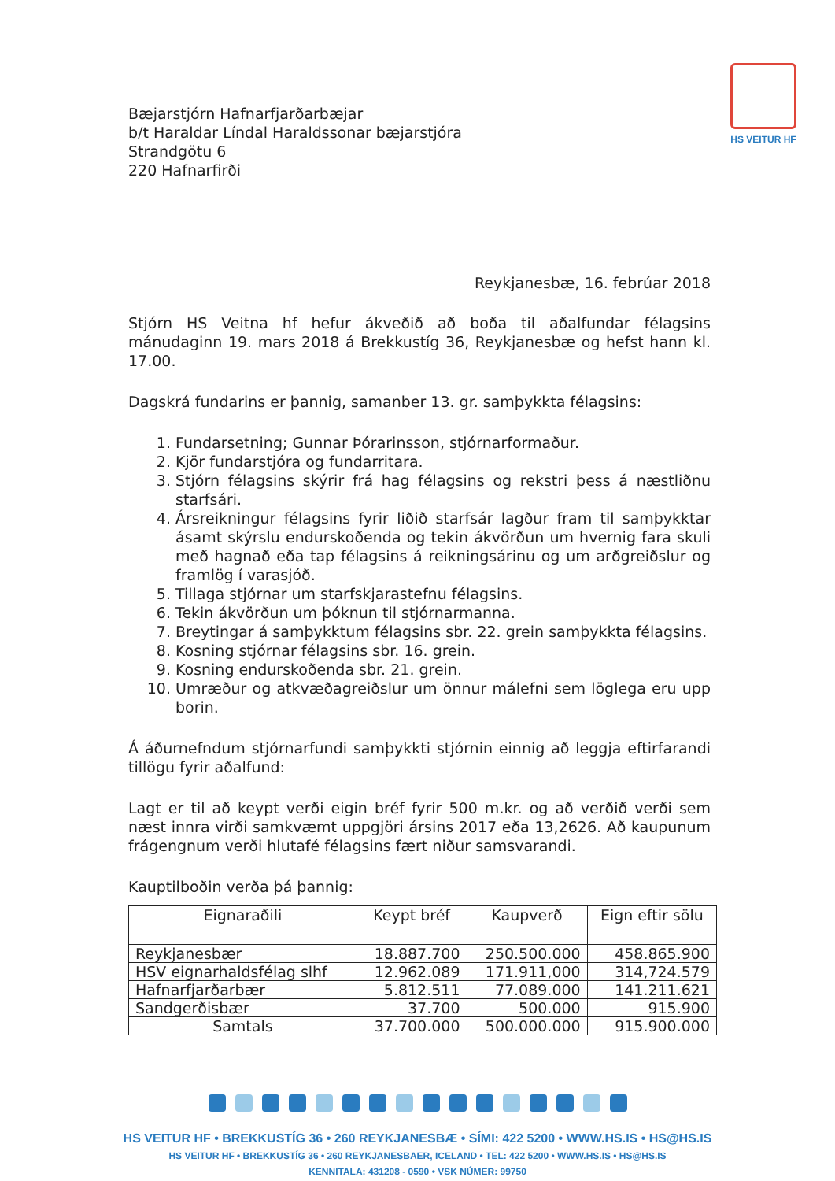HS VEITUR HF
Bæjarstjórn Hafnarfjarðarbæjar
b/t Haraldar Líndal Haraldssonar bæjarstjóra
Strandgötu 6
220 Hafnarfirði
Reykjanesbæ, 16. febrúar 2018
Stjórn HS Veitna hf hefur ákveðið að boða til aðalfundar félagsins mánudaginn 19. mars 2018 á Brekkustíg 36, Reykjanesbæ og hefst hann kl. 17.00.
Dagskrá fundarins er þannig, samanber 13. gr. samþykkta félagsins:
1. Fundarsetning; Gunnar Þórarinsson, stjórnarformaður.
2. Kjör fundarstjóra og fundarritara.
3. Stjórn félagsins skýrir frá hag félagsins og rekstri þess á næstliðnu starfsári.
4. Ársreikningur félagsins fyrir liðið starfsár lagður fram til samþykktar ásamt skýrslu endurskoðenda og tekin ákvörðun um hvernig fara skuli með hagnað eða tap félagsins á reikningsárinu og um arðgreiðslur og framlög í varasjóð.
5. Tillaga stjórnar um starfskjarastefnu félagsins.
6. Tekin ákvörðun um þóknun til stjórnarmanna.
7. Breytingar á samþykktum félagsins sbr. 22. grein samþykkta félagsins.
8. Kosning stjórnar félagsins sbr. 16. grein.
9. Kosning endurskoðenda sbr. 21. grein.
10. Umræður og atkvæðagreiðslur um önnur málefni sem löglega eru upp borin.
Á áðurnefndum stjórnarfundi samþykkti stjórnin einnig að leggja eftirfarandi tillögu fyrir aðalfund:
Lagt er til að keypt verði eigin bréf fyrir 500 m.kr. og að verðið verði sem næst innra virði samkvæmt uppgjöri ársins 2017 eða 13,2626. Að kaupunum frágengnum verði hlutafé félagsins fært niður samsvarandi.
Kauptilboðin verða þá þannig:
| Eignaraðili | Keypt bréf | Kaupverð | Eign eftir sölu |
| --- | --- | --- | --- |
| Reykjanesbær | 18.887.700 | 250.500.000 | 458.865.900 |
| HSV eignarhaldsfélag slhf | 12.962.089 | 171.911,000 | 314,724.579 |
| Hafnarfjarðarbær | 5.812.511 | 77.089.000 | 141.211.621 |
| Sandgerðisbær | 37.700 | 500.000 | 915.900 |
| Samtals | 37.700.000 | 500.000.000 | 915.900.000 |
HS VEITUR HF • BREKKUSTÍG 36 • 260 REYKJANESBÆ • SÍMI: 422 5200 • WWW.HS.IS • HS@HS.IS
HS VEITUR HF • BREKKUSTÍG 36 • 260 REYKJANESBAER, ICELAND • TEL: 422 5200 • WWW.HS.IS • HS@HS.IS
KENNITALA: 431208 - 0590 • VSK NÚMER: 99750